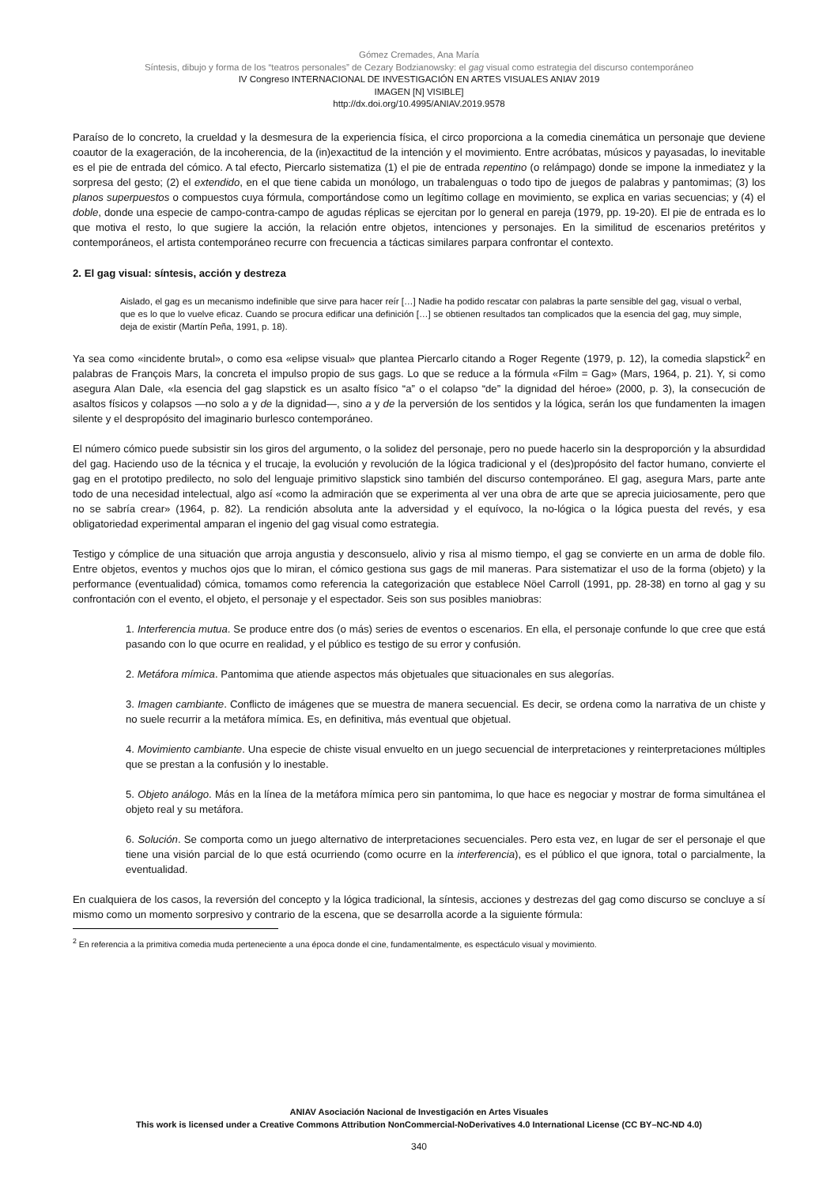Gómez Cremades, Ana María
Síntesis, dibujo y forma de los “teatros personales” de Cezary Bodzianowsky: el gag visual como estrategia del discurso contemporáneo
IV Congreso INTERNACIONAL DE INVESTIGACIÓN EN ARTES VISUALES ANIAV 2019
IMAGEN [N] VISIBLE]
http://dx.doi.org/10.4995/ANIAV.2019.9578
Paraíso de lo concreto, la crueldad y la desmesura de la experiencia física, el circo proporciona a la comedia cinemática un personaje que deviene coautor de la exageración, de la incoherencia, de la (in)exactitud de la intención y el movimiento. Entre acróbatas, músicos y payasadas, lo inevitable es el pie de entrada del cómico. A tal efecto, Piercarlo sistematiza (1) el pie de entrada repentino (o relámpago) donde se impone la inmediatez y la sorpresa del gesto; (2) el extendido, en el que tiene cabida un monólogo, un trabalenguas o todo tipo de juegos de palabras y pantomimas; (3) los planos superpuestos o compuestos cuya fórmula, comportándose como un legítimo collage en movimiento, se explica en varias secuencias; y (4) el doble, donde una especie de campo-contra-campo de agudas réplicas se ejercitan por lo general en pareja (1979, pp. 19-20). El pie de entrada es lo que motiva el resto, lo que sugiere la acción, la relación entre objetos, intenciones y personajes. En la similitud de escenarios pretéritos y contemporáneos, el artista contemporáneo recurre con frecuencia a tácticas similares parpara confrontar el contexto.
2. El gag visual: síntesis, acción y destreza
Aislado, el gag es un mecanismo indefinible que sirve para hacer reír […] Nadie ha podido rescatar con palabras la parte sensible del gag, visual o verbal, que es lo que lo vuelve eficaz. Cuando se procura edificar una definición […] se obtienen resultados tan complicados que la esencia del gag, muy simple, deja de existir (Martín Peña, 1991, p. 18).
Ya sea como «incidente brutal», o como esa «elipse visual» que plantea Piercarlo citando a Roger Regente (1979, p. 12), la comedia slapstick<sup>2</sup> en palabras de François Mars, la concreta el impulso propio de sus gags. Lo que se reduce a la fórmula «Film = Gag» (Mars, 1964, p. 21). Y, si como asegura Alan Dale, «la esencia del gag slapstick es un asalto físico “a” o el colapso “de” la dignidad del héroe» (2000, p. 3), la consecución de asaltos físicos y colapsos —no solo a y de la dignidad—, sino a y de la perversión de los sentidos y la lógica, serán los que fundamenten la imagen silente y el despropósito del imaginario burlesco contemporáneo.
El número cómico puede subsistir sin los giros del argumento, o la solidez del personaje, pero no puede hacerlo sin la desproporción y la absurdidad del gag. Haciendo uso de la técnica y el trucaje, la evolución y revolución de la lógica tradicional y el (des)propósito del factor humano, convierte el gag en el prototipo predilecto, no solo del lenguaje primitivo slapstick sino también del discurso contemporáneo. El gag, asegura Mars, parte ante todo de una necesidad intelectual, algo así «como la admiración que se experimenta al ver una obra de arte que se aprecia juiciosamente, pero que no se sabría crear» (1964, p. 82). La rendición absoluta ante la adversidad y el equívoco, la no-lógica o la lógica puesta del revés, y esa obligatoriedad experimental amparan el ingenio del gag visual como estrategia.
Testigo y cómplice de una situación que arroja angustia y desconsuelo, alivio y risa al mismo tiempo, el gag se convierte en un arma de doble filo. Entre objetos, eventos y muchos ojos que lo miran, el cómico gestiona sus gags de mil maneras. Para sistematizar el uso de la forma (objeto) y la performance (eventualidad) cómica, tomamos como referencia la categorización que establece Nöel Carroll (1991, pp. 28-38) en torno al gag y su confrontación con el evento, el objeto, el personaje y el espectador. Seis son sus posibles maniobras:
1. Interferencia mutua. Se produce entre dos (o más) series de eventos o escenarios. En ella, el personaje confunde lo que cree que está pasando con lo que ocurre en realidad, y el público es testigo de su error y confusión.
2. Metáfora mímica. Pantomima que atiende aspectos más objetuales que situacionales en sus alegorías.
3. Imagen cambiante. Conflicto de imágenes que se muestra de manera secuencial. Es decir, se ordena como la narrativa de un chiste y no suele recurrir a la metáfora mímica. Es, en definitiva, más eventual que objetual.
4. Movimiento cambiante. Una especie de chiste visual envuelto en un juego secuencial de interpretaciones y reinterpretaciones múltiples que se prestan a la confusión y lo inestable.
5. Objeto análogo. Más en la línea de la metáfora mímica pero sin pantomima, lo que hace es negociar y mostrar de forma simultánea el objeto real y su metáfora.
6. Solución. Se comporta como un juego alternativo de interpretaciones secuenciales. Pero esta vez, en lugar de ser el personaje el que tiene una visión parcial de lo que está ocurriendo (como ocurre en la interferencia), es el público el que ignora, total o parcialmente, la eventualidad.
En cualquiera de los casos, la reversión del concepto y la lógica tradicional, la síntesis, acciones y destrezas del gag como discurso se concluye a sí mismo como un momento sorpresivo y contrario de la escena, que se desarrolla acorde a la siguiente fórmula:
<sup>2</sup> En referencia a la primitiva comedia muda perteneciente a una época donde el cine, fundamentalmente, es espectáculo visual y movimiento.
ANIAV Asociación Nacional de Investigación en Artes Visuales
This work is licensed under a Creative Commons Attribution NonCommercial-NoDerivatives 4.0 International License (CC BY–NC-ND 4.0)
340